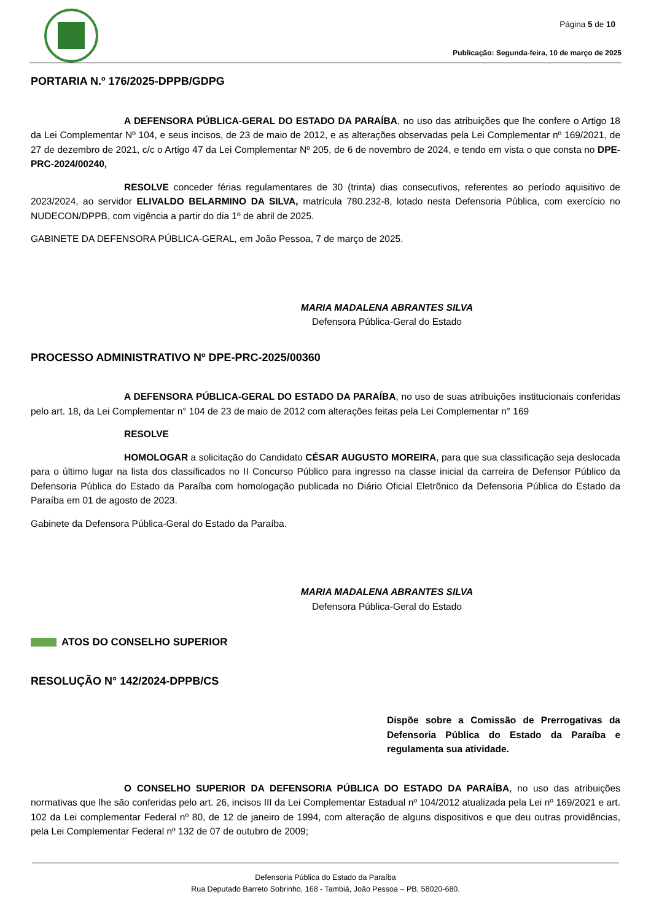Página 5 de 10
Publicação: Segunda-feira, 10 de março de 2025
PORTARIA N.º 176/2025-DPPB/GDPG
A DEFENSORA PÚBLICA-GERAL DO ESTADO DA PARAÍBA, no uso das atribuições que lhe confere o Artigo 18 da Lei Complementar Nº 104, e seus incisos, de 23 de maio de 2012, e as alterações observadas pela Lei Complementar nº 169/2021, de 27 de dezembro de 2021, c/c o Artigo 47 da Lei Complementar Nº 205, de 6 de novembro de 2024, e tendo em vista o que consta no DPE-PRC-2024/00240,
RESOLVE conceder férias regulamentares de 30 (trinta) dias consecutivos, referentes ao período aquisitivo de 2023/2024, ao servidor ELIVALDO BELARMINO DA SILVA, matrícula 780.232-8, lotado nesta Defensoria Pública, com exercício no NUDECON/DPPB, com vigência a partir do dia 1º de abril de 2025.
GABINETE DA DEFENSORA PÚBLICA-GERAL, em João Pessoa, 7 de março de 2025.
MARIA MADALENA ABRANTES SILVA
Defensora Pública-Geral do Estado
PROCESSO ADMINISTRATIVO Nº DPE-PRC-2025/00360
A DEFENSORA PÚBLICA-GERAL DO ESTADO DA PARAÍBA, no uso de suas atribuições institucionais conferidas pelo art. 18, da Lei Complementar n° 104 de 23 de maio de 2012 com alterações feitas pela Lei Complementar n° 169
RESOLVE
HOMOLOGAR a solicitação do Candidato CÉSAR AUGUSTO MOREIRA, para que sua classificação seja deslocada para o último lugar na lista dos classificados no II Concurso Público para ingresso na classe inicial da carreira de Defensor Público da Defensoria Pública do Estado da Paraíba com homologação publicada no Diário Oficial Eletrônico da Defensoria Pública do Estado da Paraíba em 01 de agosto de 2023.
Gabinete da Defensora Pública-Geral do Estado da Paraíba.
MARIA MADALENA ABRANTES SILVA
Defensora Pública-Geral do Estado
ATOS DO CONSELHO SUPERIOR
RESOLUÇÃO N° 142/2024-DPPB/CS
Dispõe sobre a Comissão de Prerrogativas da Defensoria Pública do Estado da Paraíba e regulamenta sua atividade.
O CONSELHO SUPERIOR DA DEFENSORIA PÚBLICA DO ESTADO DA PARAÍBA, no uso das atribuições normativas que lhe são conferidas pelo art. 26, incisos III da Lei Complementar Estadual nº 104/2012 atualizada pela Lei nº 169/2021 e art. 102 da Lei complementar Federal nº 80, de 12 de janeiro de 1994, com alteração de alguns dispositivos e que deu outras providências, pela Lei Complementar Federal nº 132 de 07 de outubro de 2009;
Defensoria Pública do Estado da Paraíba
Rua Deputado Barreto Sobrinho, 168 - Tambiá, João Pessoa – PB, 58020-680.